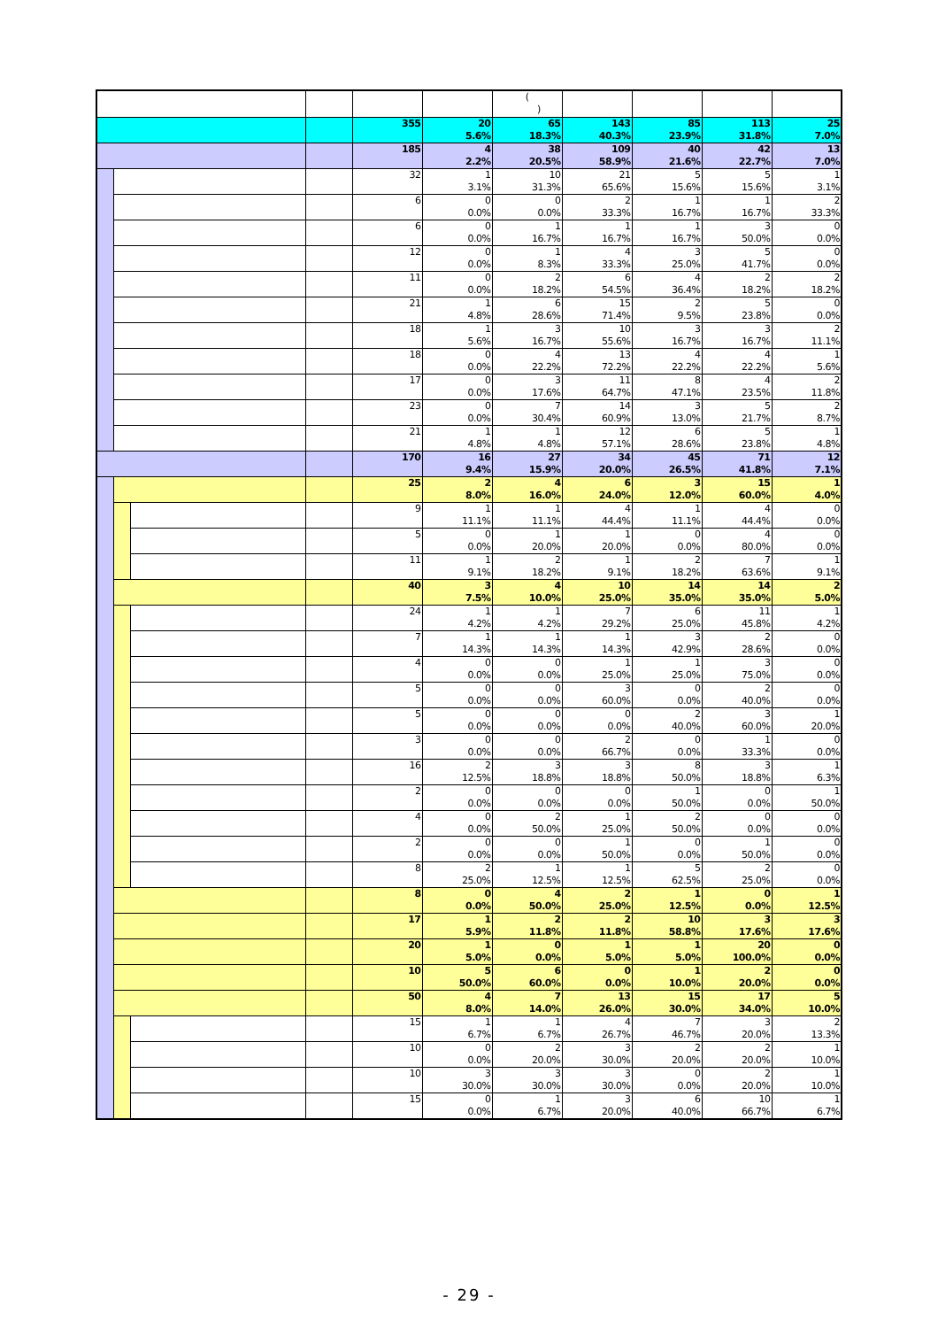| | | | | | | ( ) | | | | |
| | | | | 355 | 20 5.6% | 65 18.3% | 143 40.3% | 85 23.9% | 113 31.8% | 25 7.0% |
| | | | | 185 | 4 2.2% | 38 20.5% | 109 58.9% | 40 21.6% | 42 22.7% | 13 7.0% |
| | | | | 32 | 1 3.1% | 10 31.3% | 21 65.6% | 5 15.6% | 5 15.6% | 1 3.1% |
| | | | | 6 | 0 0.0% | 0 0.0% | 2 33.3% | 1 16.7% | 1 16.7% | 2 33.3% |
| | | | | 6 | 0 0.0% | 1 16.7% | 1 16.7% | 1 16.7% | 3 50.0% | 0 0.0% |
| | | | | 12 | 0 0.0% | 1 8.3% | 4 33.3% | 3 25.0% | 5 41.7% | 0 0.0% |
| | | | | 11 | 0 0.0% | 2 18.2% | 6 54.5% | 4 36.4% | 2 18.2% | 2 18.2% |
| | | | | 21 | 1 4.8% | 6 28.6% | 15 71.4% | 2 9.5% | 5 23.8% | 0 0.0% |
| | | | | 18 | 1 5.6% | 3 16.7% | 10 55.6% | 3 16.7% | 3 16.7% | 2 11.1% |
| | | | | 18 | 0 0.0% | 4 22.2% | 13 72.2% | 4 22.2% | 4 22.2% | 1 5.6% |
| | | | | 17 | 0 0.0% | 3 17.6% | 11 64.7% | 8 47.1% | 4 23.5% | 2 11.8% |
| | | | | 23 | 0 0.0% | 7 30.4% | 14 60.9% | 3 13.0% | 5 21.7% | 2 8.7% |
| | | | | 21 | 1 4.8% | 1 4.8% | 12 57.1% | 6 28.6% | 5 23.8% | 1 4.8% |
| | | | | 170 | 16 9.4% | 27 15.9% | 34 20.0% | 45 26.5% | 71 41.8% | 12 7.1% |
| | | | | 25 | 2 8.0% | 4 16.0% | 6 24.0% | 3 12.0% | 15 60.0% | 1 4.0% |
| | | | | 9 | 1 11.1% | 1 11.1% | 4 44.4% | 1 11.1% | 4 44.4% | 0 0.0% |
| | | | | 5 | 0 0.0% | 1 20.0% | 1 20.0% | 0 0.0% | 4 80.0% | 0 0.0% |
| | | | | 11 | 1 9.1% | 2 18.2% | 1 9.1% | 2 18.2% | 7 63.6% | 1 9.1% |
| | | | | 40 | 3 7.5% | 4 10.0% | 10 25.0% | 14 35.0% | 14 35.0% | 2 5.0% |
| | | | | 24 | 1 4.2% | 1 4.2% | 7 29.2% | 6 25.0% | 11 45.8% | 1 4.2% |
| | | | | 7 | 1 14.3% | 1 14.3% | 1 14.3% | 3 42.9% | 2 28.6% | 0 0.0% |
| | | | | 4 | 0 0.0% | 0 0.0% | 1 25.0% | 1 25.0% | 3 75.0% | 0 0.0% |
| | | | | 5 | 0 0.0% | 0 0.0% | 3 60.0% | 0 0.0% | 2 40.0% | 0 0.0% |
| | | | | 5 | 0 0.0% | 0 0.0% | 0 0.0% | 2 40.0% | 3 60.0% | 1 20.0% |
| | | | | 3 | 0 0.0% | 0 0.0% | 2 66.7% | 0 0.0% | 1 33.3% | 0 0.0% |
| | | | | 16 | 2 12.5% | 3 18.8% | 3 18.8% | 8 50.0% | 3 18.8% | 1 6.3% |
| | | | | 2 | 0 0.0% | 0 0.0% | 0 0.0% | 1 50.0% | 0 0.0% | 1 50.0% |
| | | | | 4 | 0 0.0% | 2 50.0% | 1 25.0% | 2 50.0% | 0 0.0% | 0 0.0% |
| | | | | 2 | 0 0.0% | 0 0.0% | 1 50.0% | 0 0.0% | 1 50.0% | 0 0.0% |
| | | | | 8 | 2 25.0% | 1 12.5% | 1 12.5% | 5 62.5% | 2 25.0% | 0 0.0% |
| | | | | 8 | 0 0.0% | 4 50.0% | 2 25.0% | 1 12.5% | 0 0.0% | 1 12.5% |
| | | | | 17 | 1 5.9% | 2 11.8% | 2 11.8% | 10 58.8% | 3 17.6% | 3 17.6% |
| | | | | 20 | 1 5.0% | 0 0.0% | 1 5.0% | 1 5.0% | 20 100.0% | 0 0.0% |
| | | | | 10 | 5 50.0% | 6 60.0% | 0 0.0% | 1 10.0% | 2 20.0% | 0 0.0% |
| | | | | 50 | 4 8.0% | 7 14.0% | 13 26.0% | 15 30.0% | 17 34.0% | 5 10.0% |
| | | | | 15 | 1 6.7% | 1 6.7% | 4 26.7% | 7 46.7% | 3 20.0% | 2 13.3% |
| | | | | 10 | 0 0.0% | 2 20.0% | 3 30.0% | 2 20.0% | 2 20.0% | 1 10.0% |
| | | | | 10 | 3 30.0% | 3 30.0% | 3 30.0% | 0 0.0% | 2 20.0% | 1 10.0% |
| | | | | 15 | 0 0.0% | 1 6.7% | 3 20.0% | 6 40.0% | 10 66.7% | 1 6.7% |
- 29 -